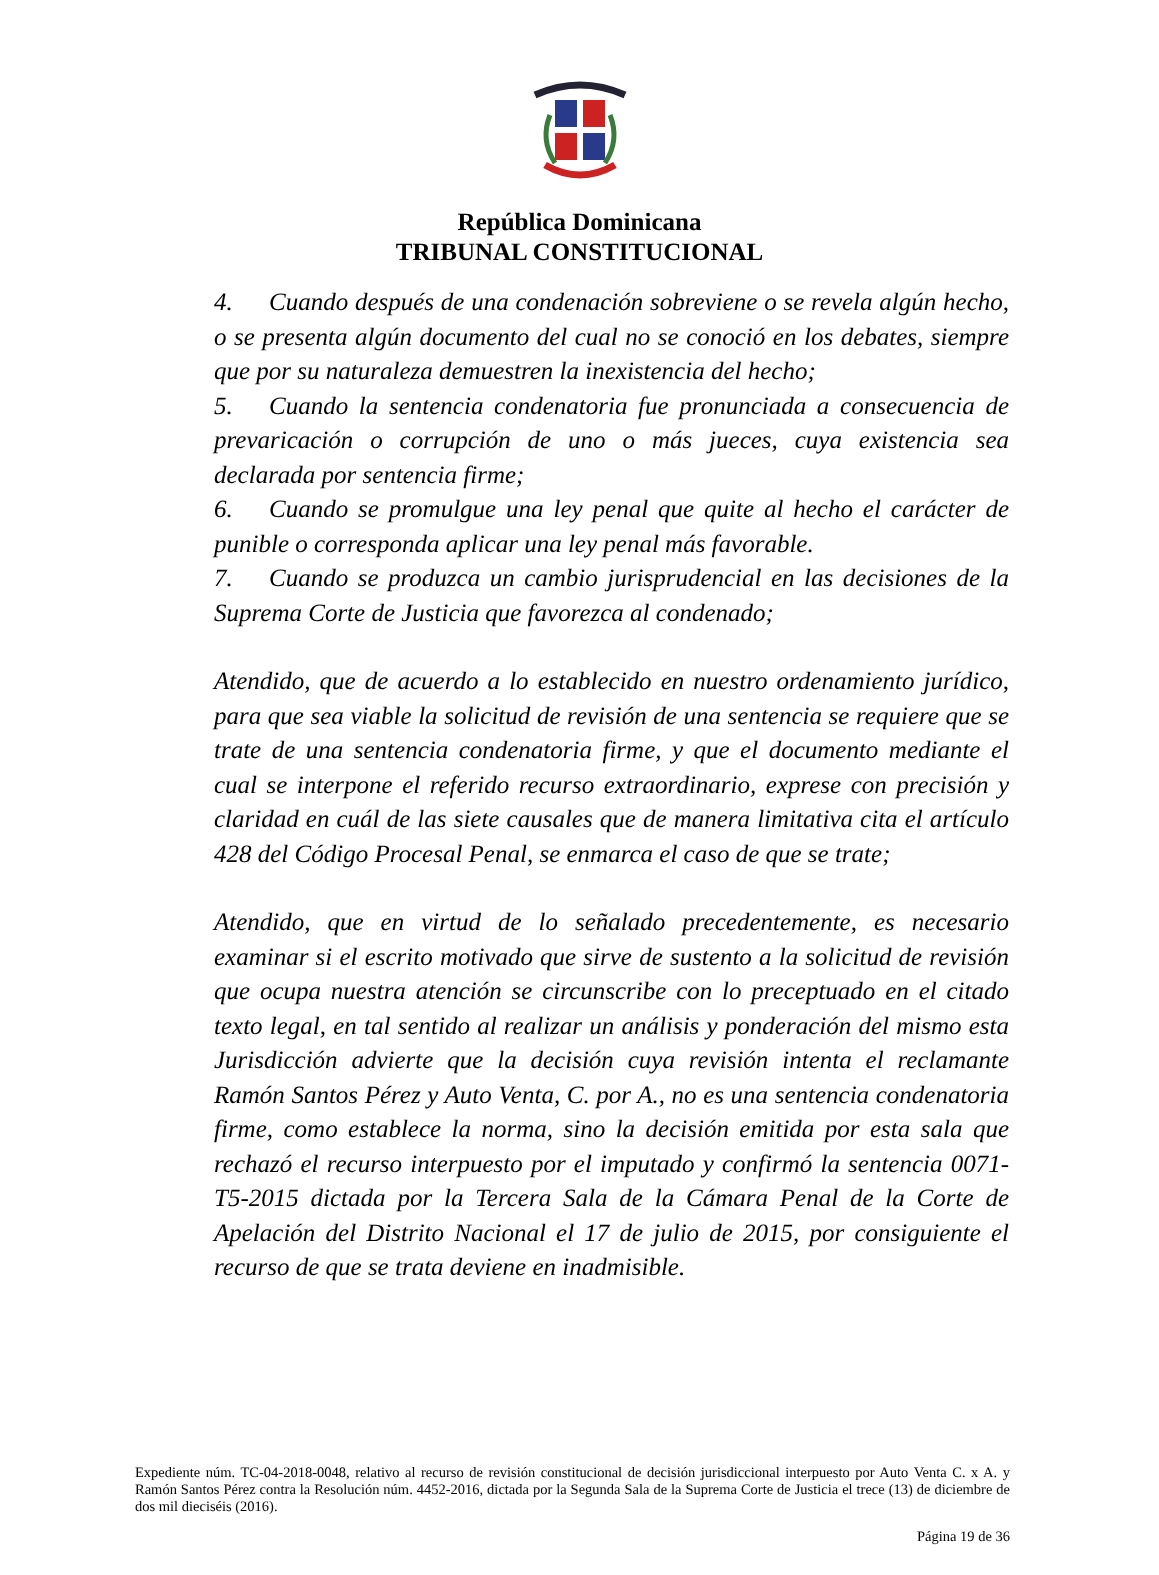República Dominicana
TRIBUNAL CONSTITUCIONAL
4. Cuando después de una condenación sobreviene o se revela algún hecho, o se presenta algún documento del cual no se conoció en los debates, siempre que por su naturaleza demuestren la inexistencia del hecho;
5. Cuando la sentencia condenatoria fue pronunciada a consecuencia de prevaricación o corrupción de uno o más jueces, cuya existencia sea declarada por sentencia firme;
6. Cuando se promulgue una ley penal que quite al hecho el carácter de punible o corresponda aplicar una ley penal más favorable.
7. Cuando se produzca un cambio jurisprudencial en las decisiones de la Suprema Corte de Justicia que favorezca al condenado;
Atendido, que de acuerdo a lo establecido en nuestro ordenamiento jurídico, para que sea viable la solicitud de revisión de una sentencia se requiere que se trate de una sentencia condenatoria firme, y que el documento mediante el cual se interpone el referido recurso extraordinario, exprese con precisión y claridad en cuál de las siete causales que de manera limitativa cita el artículo 428 del Código Procesal Penal, se enmarca el caso de que se trate;
Atendido, que en virtud de lo señalado precedentemente, es necesario examinar si el escrito motivado que sirve de sustento a la solicitud de revisión que ocupa nuestra atención se circunscribe con lo preceptuado en el citado texto legal, en tal sentido al realizar un análisis y ponderación del mismo esta Jurisdicción advierte que la decisión cuya revisión intenta el reclamante Ramón Santos Pérez y Auto Venta, C. por A., no es una sentencia condenatoria firme, como establece la norma, sino la decisión emitida por esta sala que rechazó el recurso interpuesto por el imputado y confirmó la sentencia 0071-T5-2015 dictada por la Tercera Sala de la Cámara Penal de la Corte de Apelación del Distrito Nacional el 17 de julio de 2015, por consiguiente el recurso de que se trata deviene en inadmisible.
Expediente núm. TC-04-2018-0048, relativo al recurso de revisión constitucional de decisión jurisdiccional interpuesto por Auto Venta C. x A. y Ramón Santos Pérez contra la Resolución núm. 4452-2016, dictada por la Segunda Sala de la Suprema Corte de Justicia el trece (13) de diciembre de dos mil dieciséis (2016).
Página 19 de 36